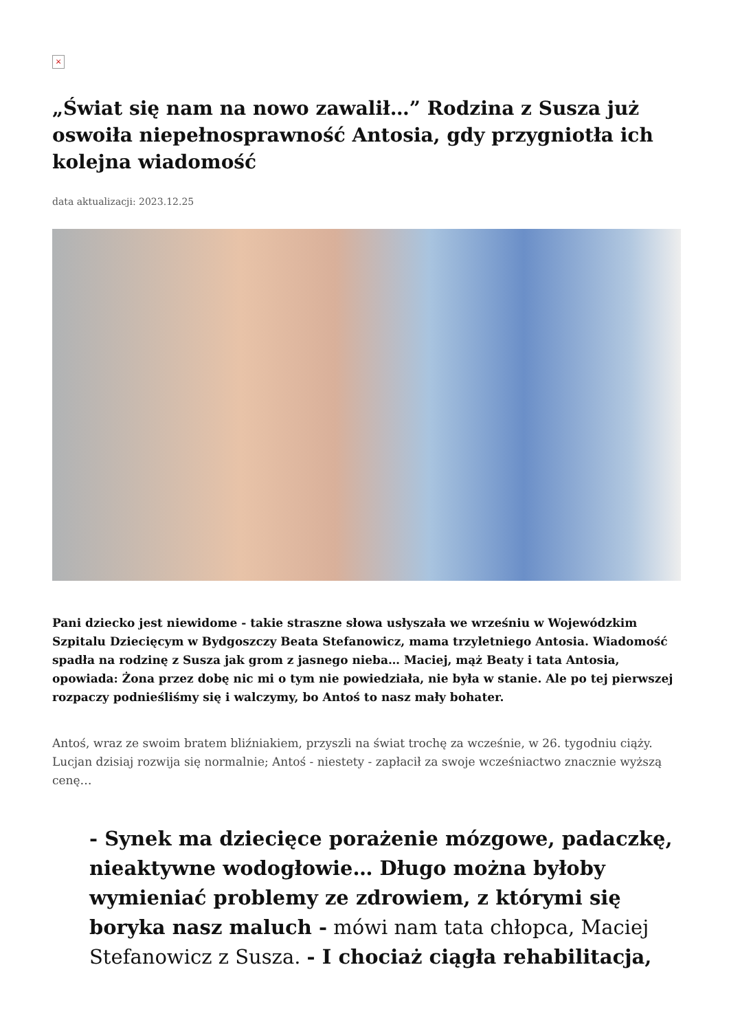×
„Świat się nam na nowo zawalił…” Rodzina z Susza już oswoiła niepełnosprawność Antosia, gdy przygniotła ich kolejna wiadomość
data aktualizacji: 2023.12.25
Pani dziecko jest niewidome - takie straszne słowa usłyszała we wrześniu w Wojewódzkim Szpitalu Dziecięcym w Bydgoszczy Beata Stefanowicz, mama trzyletniego Antosia. Wiadomość spadła na rodzinę z Susza jak grom z jasnego nieba… Maciej, mąż Beaty i tata Antosia, opowiada: Żona przez dobę nic mi o tym nie powiedziała, nie była w stanie. Ale po tej pierwszej rozpaczy podnieśliśmy się i walczymy, bo Antoś to nasz mały bohater.
Antoś, wraz ze swoim bratem bliźniakiem, przyszli na świat trochę za wcześnie, w 26. tygodniu ciąży. Lucjan dzisiaj rozwija się normalnie; Antoś - niestety - zapłacił za swoje wcześniactwo znacznie wyższą cenę…
- Synek ma dziecięce porażenie mózgowe, padaczkę, nieaktywne wodogłowie… Długo można byłoby wymieniać problemy ze zdrowiem, z którymi się boryka nasz maluch - mówi nam tata chłopca, Maciej Stefanowicz z Susza. - I chociaż ciągła rehabilitacja,